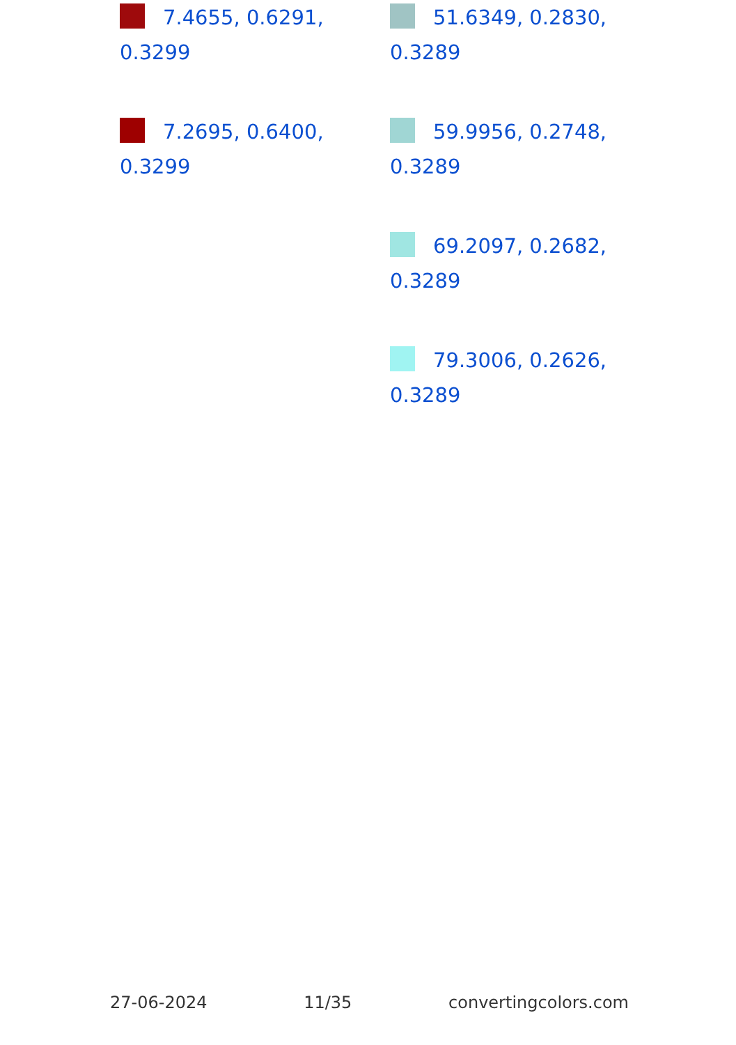7.4655, 0.6291, 0.3299
7.2695, 0.6400, 0.3299
51.6349, 0.2830, 0.3289
59.9956, 0.2748, 0.3289
69.2097, 0.2682, 0.3289
79.3006, 0.2626, 0.3289
27-06-2024 11/35 convertingcolors.com